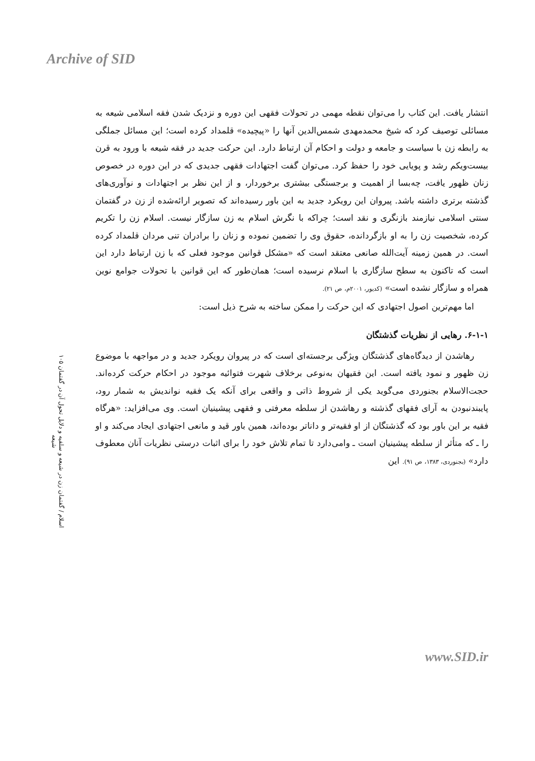Archive of SID
۱۰۵ اسلام / گفتمان زن در شیعه و سلفیه و دلایل تحول آن در گفتمان شیعه
انتشار یافت. این کتاب را می‌توان نقطه مهمی در تحولات فقهی این دوره و نزدیک شدن فقه اسلامی شیعه به مسائلی توصیف کرد که شیخ محمدمهدی شمس‌الدین آنها را «پیچیده» قلمداد کرده است؛ این مسائل جملگی به رابطه زن با سیاست و جامعه و دولت و احکام آن ارتباط دارد. این حرکت جدید در فقه شیعه با ورود به قرن بیست‌ویکم رشد و پویایی خود را حفظ کرد. می‌توان گفت اجتهادات فقهی جدیدی که در این دوره در خصوص زنان ظهور یافت، چه‌بسا از اهمیت و برجستگی بیشتری برخوردار، و از این نظر بر اجتهادات و نوآوری‌های گذشته برتری داشته باشد. پیروان این رویکرد جدید به این باور رسیده‌اند که تصویر ارائه‌شده از زن در گفتمان سنتی اسلامی نیازمند بازنگری و نقد است؛ چراکه با نگرش اسلام به زن سازگار نیست. اسلام زن را تکریم کرده، شخصیت زن را به او بازگردانده، حقوق وی را تضمین نموده و زنان را برادران تنی مردان قلمداد کرده است. در همین زمینه آیت‌الله صانعی معتقد است که «مشکل قوانین موجود فعلی که با زن ارتباط دارد این است که تاکنون به سطح سازگاری با اسلام نرسیده است؛ همان‌طور که این قوانین با تحولات جوامع نوین همراه و سازگار نشده است» (کدیور، ۲۰۰۱م، ص ۲۱).
اما مهم‌ترین اصول اجتهادی که این حرکت را ممکن ساخته به شرح ذیل است:
۶-۱-۱. رهایی از نظریات گذشتگان
رهاشدن از دیدگاه‌های گذشتگان ویژگی برجسته‌ای است که در پیروان رویکرد جدید و در مواجهه با موضوع زن ظهور و نمود یافته است. این فقیهان به‌نوعی برخلاف شهرت فتوائیه موجود در احکام حرکت کرده‌اند. حجت‌الاسلام بجنوردی می‌گوید یکی از شروط ذاتی و واقعی برای آنکه یک فقیه نواندیش به شمار رود، پایبندنبودن به آرای فقهای گذشته و رهاشدن از سلطه معرفتی و فقهی پیشینیان است. وی می‌افزاید: «هرگاه فقیه بر این باور بود که گذشتگان از او فقیه‌تر و داناتر بوده‌اند، همین باور قید و مانعی اجتهادی ایجاد می‌کند و او را ـ که متأثر از سلطه پیشینیان است ـ وامی‌دارد تا تمام تلاش خود را برای اثبات درستی نظریات آنان معطوف دارد» (بجنوردی، ۱۳۸۳، ص ۹۱). این
www.SID.ir